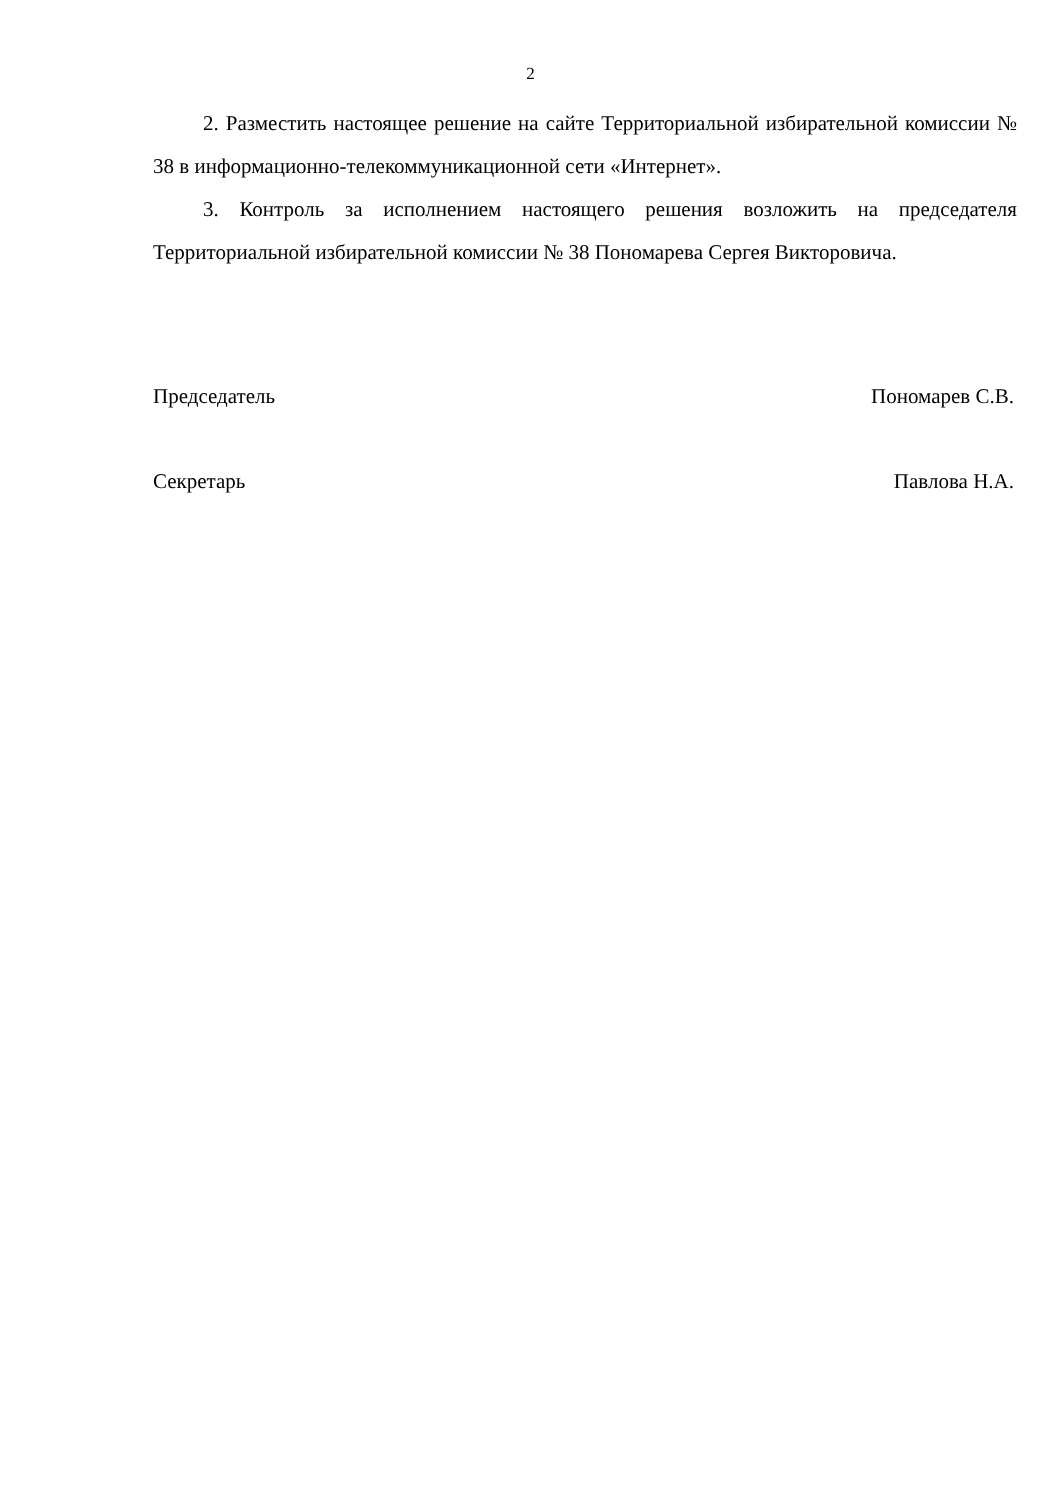2
2. Разместить настоящее решение на сайте Территориальной избирательной комиссии № 38 в информационно-телекоммуникационной сети «Интернет».
3. Контроль за исполнением настоящего решения возложить на председателя Территориальной избирательной комиссии № 38 Пономарева Сергея Викторовича.
Председатель Пономарев С.В.
Секретарь Павлова Н.А.